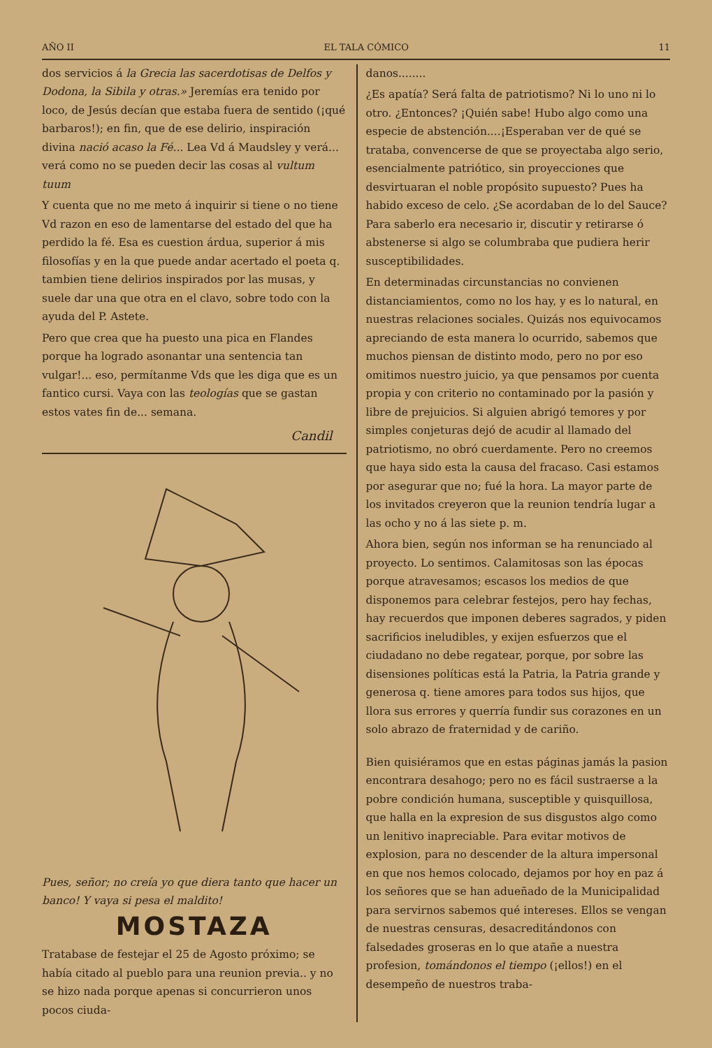AÑO II EL TALA CÓMICO 11
dos servicios á la Grecia las sacerdotisas de Delfos y Dodona, la Sibila y otras.» Jeremías era tenido por loco, de Jesús decían que estaba fuera de sentido (¡qué barbaros!); en fin, que de ese delirio, inspiración divina nació acaso la Fé... Lea Vd á Maudsley y verá... verá como no se pueden decir las cosas al vultum tuum
Y cuenta que no me meto á inquirir si tiene o no tiene Vd razon en eso de lamentarse del estado del que ha perdido la fé. Esa es cuestion árdua, superior á mis filosofías y en la que puede andar acertado el poeta q. tambien tiene delirios inspirados por las musas, y suele dar una que otra en el clavo, sobre todo con la ayuda del P. Astete.
Pero que crea que ha puesto una pica en Flandes porque ha logrado asonantar una sentencia tan vulgar!... eso, permítanme Vds que les diga que es un fantico cursi. Vaya con las teologías que se gastan estos vates fin de... semana.
Candil
Pues, señor; no creía yo que diera tanto que hacer un banco! Y vaya si pesa el maldito!
MOSTAZA
Tratabase de festejar el 25 de Agosto próximo; se había citado al pueblo para una reunion previa.. y no se hizo nada porque apenas si concurrieron unos pocos ciuda-
danos........
¿Es apatía? Será falta de patriotismo? Ni lo uno ni lo otro. ¿Entonces? ¡Quién sabe! Hubo algo como una especie de abstención....¡Esperaban ver de qué se trataba, convencerse de que se proyectaba algo serio, esencialmente patriótico, sin proyecciones que desvirtuaran el noble propósito supuesto? Pues ha habido exceso de celo. ¿Se acordaban de lo del Sauce? Para saberlo era necesario ir, discutir y retirarse ó abstenerse si algo se columbraba que pudiera herir susceptibilidades.
En determinadas circunstancias no convienen distanciamientos, como no los hay, y es lo natural, en nuestras relaciones sociales. Quizás nos equivocamos apreciando de esta manera lo ocurrido, sabemos que muchos piensan de distinto modo, pero no por eso omitimos nuestro juicio, ya que pensamos por cuenta propia y con criterio no contaminado por la pasión y libre de prejuicios. Si alguien abrigó temores y por simples conjeturas dejó de acudir al llamado del patriotismo, no obró cuerdamente. Pero no creemos que haya sido esta la causa del fracaso. Casi estamos por asegurar que no; fué la hora. La mayor parte de los invitados creyeron que la reunion tendría lugar a las ocho y no á las siete p. m.
Ahora bien, según nos informan se ha renunciado al proyecto. Lo sentimos. Calamitosas son las épocas porque atravesamos; escasos los medios de que disponemos para celebrar festejos, pero hay fechas, hay recuerdos que imponen deberes sagrados, y piden sacrificios ineludibles, y exijen esfuerzos que el ciudadano no debe regatear, porque, por sobre las disensiones políticas está la Patria, la Patria grande y generosa q. tiene amores para todos sus hijos, que llora sus errores y querría fundir sus corazones en un solo abrazo de fraternidad y de cariño.
Bien quisiéramos que en estas páginas jamás la pasion encontrara desahogo; pero no es fácil sustraerse a la pobre condición humana, susceptible y quisquillosa, que halla en la expresion de sus disgustos algo como un lenitivo inapreciable. Para evitar motivos de explosion, para no descender de la altura impersonal en que nos hemos colocado, dejamos por hoy en paz á los señores que se han adueñado de la Municipalidad para servirnos sabemos qué intereses. Ellos se vengan de nuestras censuras, desacreditándonos con falsedades groseras en lo que atañe a nuestra profesion, tomándonos el tiempo (¡ellos!) en el desempeño de nuestros traba-